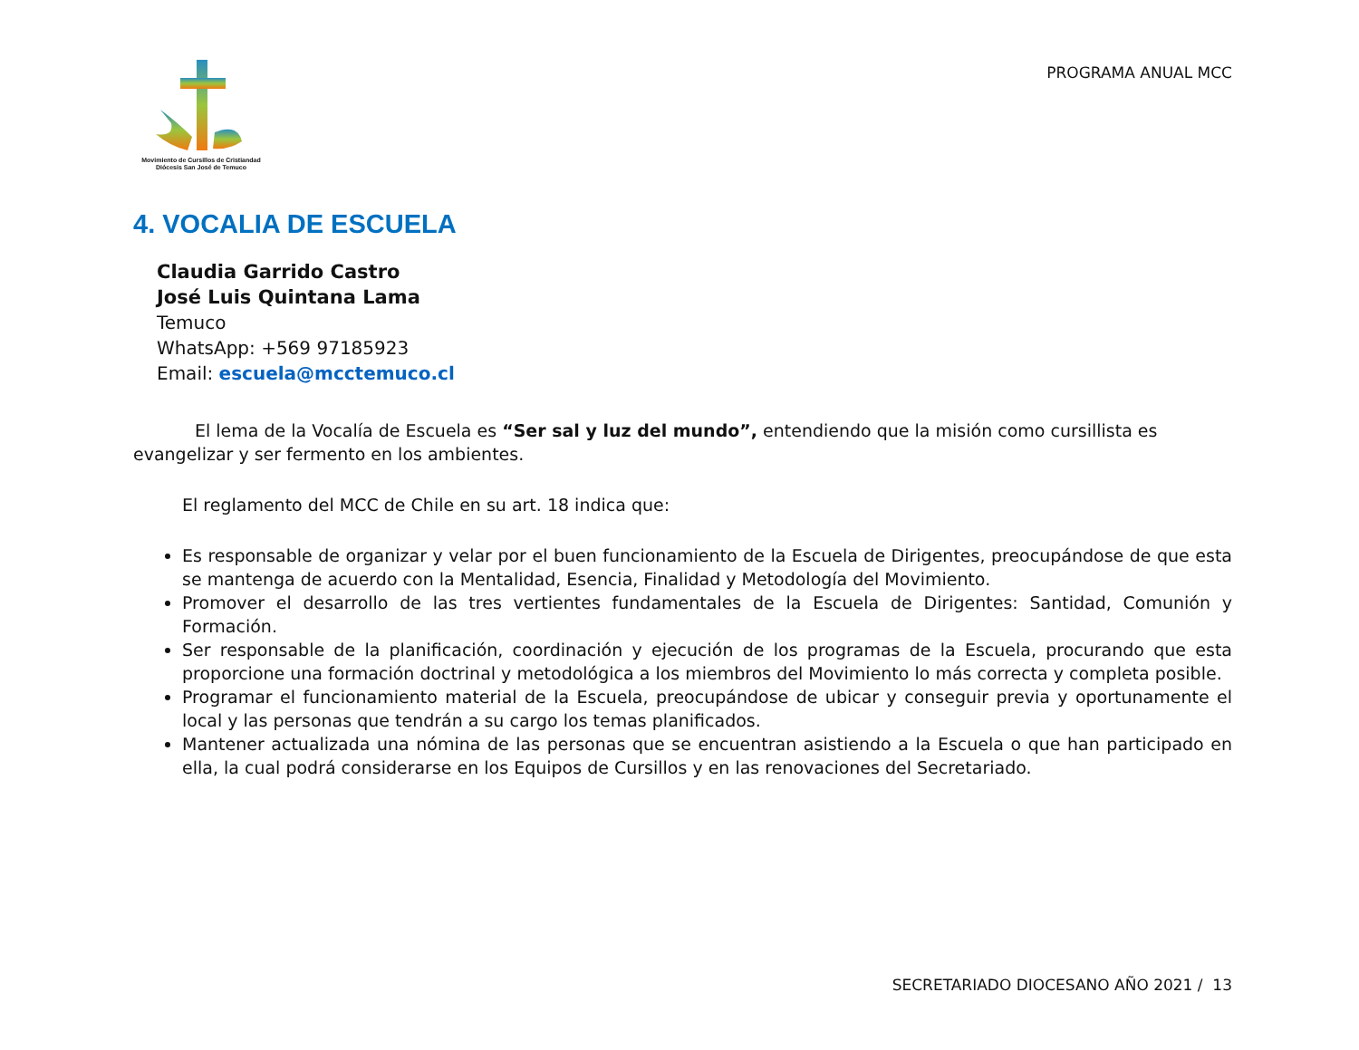Movimiento de Cursillos de Cristiandad
Diócesis San José de Temuco
PROGRAMA ANUAL MCC
4. VOCALIA DE ESCUELA
Claudia Garrido Castro
José Luis Quintana Lama
Temuco
WhatsApp: +569 97185923
Email: escuela@mcctemuco.cl
El lema de la Vocalía de Escuela es “Ser sal y luz del mundo”, entendiendo que la misión como cursillista es evangelizar y ser fermento en los ambientes.
El reglamento del MCC de Chile en su art. 18 indica que:
Es responsable de organizar y velar por el buen funcionamiento de la Escuela de Dirigentes, preocupándose de que esta se mantenga de acuerdo con la Mentalidad, Esencia, Finalidad y Metodología del Movimiento.
Promover el desarrollo de las tres vertientes fundamentales de la Escuela de Dirigentes: Santidad, Comunión y Formación.
Ser responsable de la planificación, coordinación y ejecución de los programas de la Escuela, procurando que esta proporcione una formación doctrinal y metodológica a los miembros del Movimiento lo más correcta y completa posible.
Programar el funcionamiento material de la Escuela, preocupándose de ubicar y conseguir previa y oportunamente el local y las personas que tendrán a su cargo los temas planificados.
Mantener actualizada una nómina de las personas que se encuentran asistiendo a la Escuela o que han participado en ella, la cual podrá considerarse en los Equipos de Cursillos y en las renovaciones del Secretariado.
SECRETARIADO DIOCESANO AÑO 2021 / 13